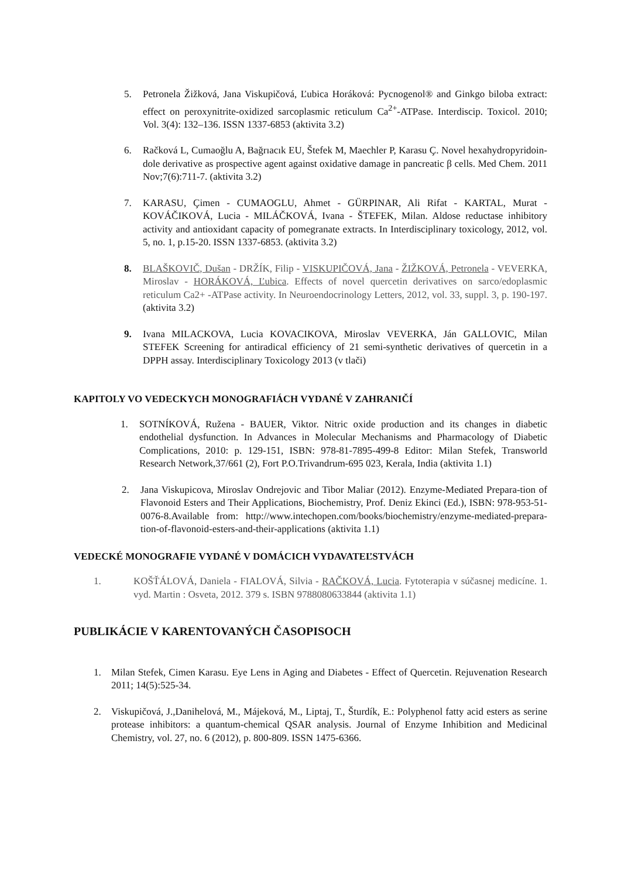5. Petronela Žižková, Jana Viskupičová, Ľubica Horáková: Pycnogenol® and Ginkgo biloba extract: effect on peroxynitrite-oxidized sarcoplasmic reticulum Ca<sup>2+</sup>-ATPase. Interdiscip. Toxicol. 2010; Vol. 3(4): 132–136. ISSN 1337-6853 (aktivita 3.2)
6. Račková L, Cumaoğlu A, Bağrıacık EU, Štefek M, Maechler P, Karasu Ç. Novel hexahydropyridoin-dole derivative as prospective agent against oxidative damage in pancreatic β cells. Med Chem. 2011 Nov;7(6):711-7. (aktivita 3.2)
7. KARASU, Çimen - CUMAOGLU, Ahmet - GÜRPINAR, Ali Rifat - KARTAL, Murat - KOVÁČIKOVÁ, Lucia - MILÁČKOVÁ, Ivana - ŠTEFEK, Milan. Aldose reductase inhibitory activity and antioxidant capacity of pomegranate extracts. In Interdisciplinary toxicology, 2012, vol. 5, no. 1, p.15-20. ISSN 1337-6853. (aktivita 3.2)
8. BLAŠKOVIČ, Dušan - DRŽÍK, Filip - VISKUPIČOVÁ, Jana - ŽIŽKOVÁ, Petronela - VEVERKA, Miroslav - HORÁKOVÁ, Ľubica. Effects of novel quercetin derivatives on sarco/edoplasmic reticulum Ca2+ -ATPase activity. In Neuroendocrinology Letters, 2012, vol. 33, suppl. 3, p. 190-197. (aktivita 3.2)
9. Ivana MILACKOVA, Lucia KOVACIKOVA, Miroslav VEVERKA, Ján GALLOVIC, Milan STEFEK Screening for antiradical efficiency of 21 semi-synthetic derivatives of quercetin in a DPPH assay. Interdisciplinary Toxicology 2013 (v tlači)
KAPITOLY VO VEDECKYCH MONOGRAFIÁCH VYDANÉ V ZAHRANIČÍ
1. SOTNÍKOVÁ, Ružena - BAUER, Viktor. Nitric oxide production and its changes in diabetic endothelial dysfunction. In Advances in Molecular Mechanisms and Pharmacology of Diabetic Complications, 2010: p. 129-151, ISBN: 978-81-7895-499-8 Editor: Milan Stefek, Transworld Research Network,37/661 (2), Fort P.O.Trivandrum-695 023, Kerala, India (aktivita 1.1)
2. Jana Viskupicova, Miroslav Ondrejovic and Tibor Maliar (2012). Enzyme-Mediated Prepara-tion of Flavonoid Esters and Their Applications, Biochemistry, Prof. Deniz Ekinci (Ed.), ISBN: 978-953-51-0076-8.Available from: http://www.intechopen.com/books/biochemistry/enzyme-mediated-prepara-tion-of-flavonoid-esters-and-their-applications (aktivita 1.1)
VEDECKÉ MONOGRAFIE VYDANÉ V DOMÁCICH VYDAVATEĽSTVÁCH
1. KOŠŤÁLOVÁ, Daniela - FIALOVÁ, Silvia - RAČKOVÁ, Lucia. Fytoterapia v súčasnej medicíne. 1. vyd. Martin : Osveta, 2012. 379 s. ISBN 9788080633844 (aktivita 1.1)
PUBLIKÁCIE V KARENTOVANÝCH ČASOPISOCH
1. Milan Stefek, Cimen Karasu. Eye Lens in Aging and Diabetes - Effect of Quercetin. Rejuvenation Research 2011; 14(5):525-34.
2. Viskupičová, J.,Danihelová, M., Májeková, M., Liptaj, T., Šturdík, E.: Polyphenol fatty acid esters as serine protease inhibitors: a quantum-chemical QSAR analysis. Journal of Enzyme Inhibition and Medicinal Chemistry, vol. 27, no. 6 (2012), p. 800-809. ISSN 1475-6366.